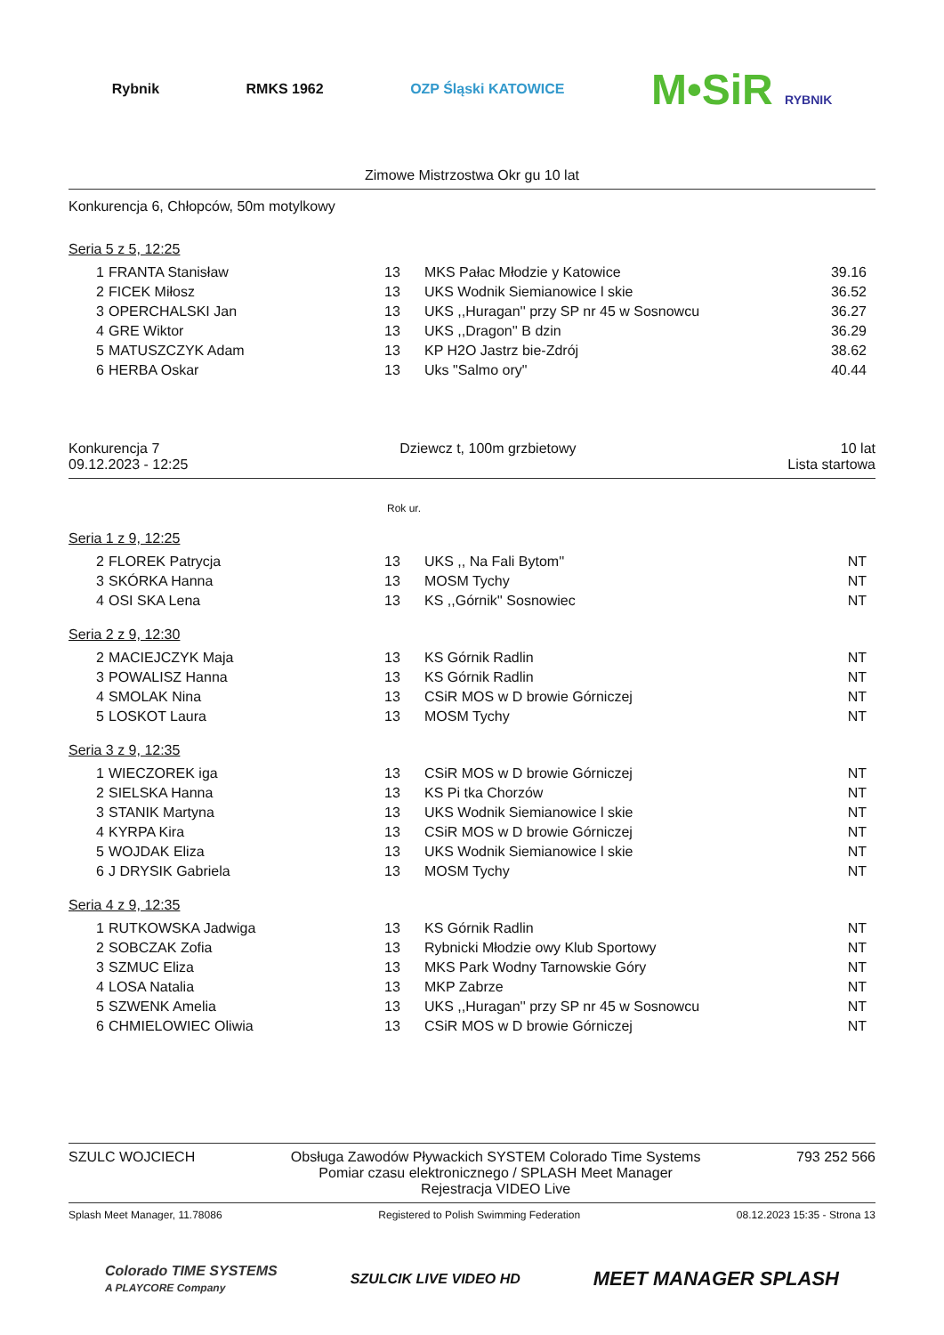Rybnik RMKS 1962 OZP Śląski KATOWICE
M•SiR RYBNIK
Zimowe Mistrzostwa Okr gu 10 lat
Konkurencja 6, Chłopców, 50m motylkowy
Seria 5 z 5, 12:25
| 1 | FRANTA Stanisław | 13 | MKS Pałac Młodzie y Katowice | 39.16 |
| 2 | FICEK Miłosz | 13 | UKS Wodnik Siemianowice l skie | 36.52 |
| 3 | OPERCHALSKI Jan | 13 | UKS ,,Huragan'' przy SP nr 45 w Sosnowcu | 36.27 |
| 4 | GRE Wiktor | 13 | UKS ,,Dragon'' B dzin | 36.29 |
| 5 | MATUSZCZYK Adam | 13 | KP H2O Jastrz bie-Zdrój | 38.62 |
| 6 | HERBA Oskar | 13 | Uks "Salmo ory" | 40.44 |
Konkurencja 7
09.12.2023 - 12:25
Dziewcz t, 100m grzbietowy 10 lat
Lista startowa
Rok ur.
Seria 1 z 9, 12:25
| 2 | FLOREK Patrycja | 13 | UKS ,, Na Fali Bytom'' | NT |
| 3 | SKÓRKA Hanna | 13 | MOSM Tychy | NT |
| 4 | OSI SKA Lena | 13 | KS ,,Górnik'' Sosnowiec | NT |
Seria 2 z 9, 12:30
| 2 | MACIEJCZYK Maja | 13 | KS Górnik Radlin | NT |
| 3 | POWALISZ Hanna | 13 | KS Górnik Radlin | NT |
| 4 | SMOLAK Nina | 13 | CSiR MOS w D browie Górniczej | NT |
| 5 | LOSKOT Laura | 13 | MOSM Tychy | NT |
Seria 3 z 9, 12:35
| 1 | WIECZOREK iga | 13 | CSiR MOS w D browie Górniczej | NT |
| 2 | SIELSKA Hanna | 13 | KS Pi tka Chorzów | NT |
| 3 | STANIK Martyna | 13 | UKS Wodnik Siemianowice l skie | NT |
| 4 | KYRPA Kira | 13 | CSiR MOS w D browie Górniczej | NT |
| 5 | WOJDAK Eliza | 13 | UKS Wodnik Siemianowice l skie | NT |
| 6 | J DRYSIK Gabriela | 13 | MOSM Tychy | NT |
Seria 4 z 9, 12:35
| 1 | RUTKOWSKA Jadwiga | 13 | KS Górnik Radlin | NT |
| 2 | SOBCZAK Zofia | 13 | Rybnicki Młodzie owy Klub Sportowy | NT |
| 3 | SZMUC Eliza | 13 | MKS Park Wodny Tarnowskie Góry | NT |
| 4 | LOSA Natalia | 13 | MKP Zabrze | NT |
| 5 | SZWENK Amelia | 13 | UKS ,,Huragan'' przy SP nr 45 w Sosnowcu | NT |
| 6 | CHMIELOWIEC Oliwia | 13 | CSiR MOS w D browie Górniczej | NT |
SZULC WOJCIECH Obsługa Zawodów Pływackich SYSTEM Colorado Time Systems
Pomiar czasu elektronicznego / SPLASH Meet Manager
Rejestracja VIDEO Live
793 252 566
Splash Meet Manager, 11.78086 Registered to Polish Swimming Federation
08.12.2023 15:35 - Strona 13
Colorado TIME SYSTEMS
A PLAYCORE Company
SZULCIK LIVE VIDEO HD
MEET MANAGER SPLASH